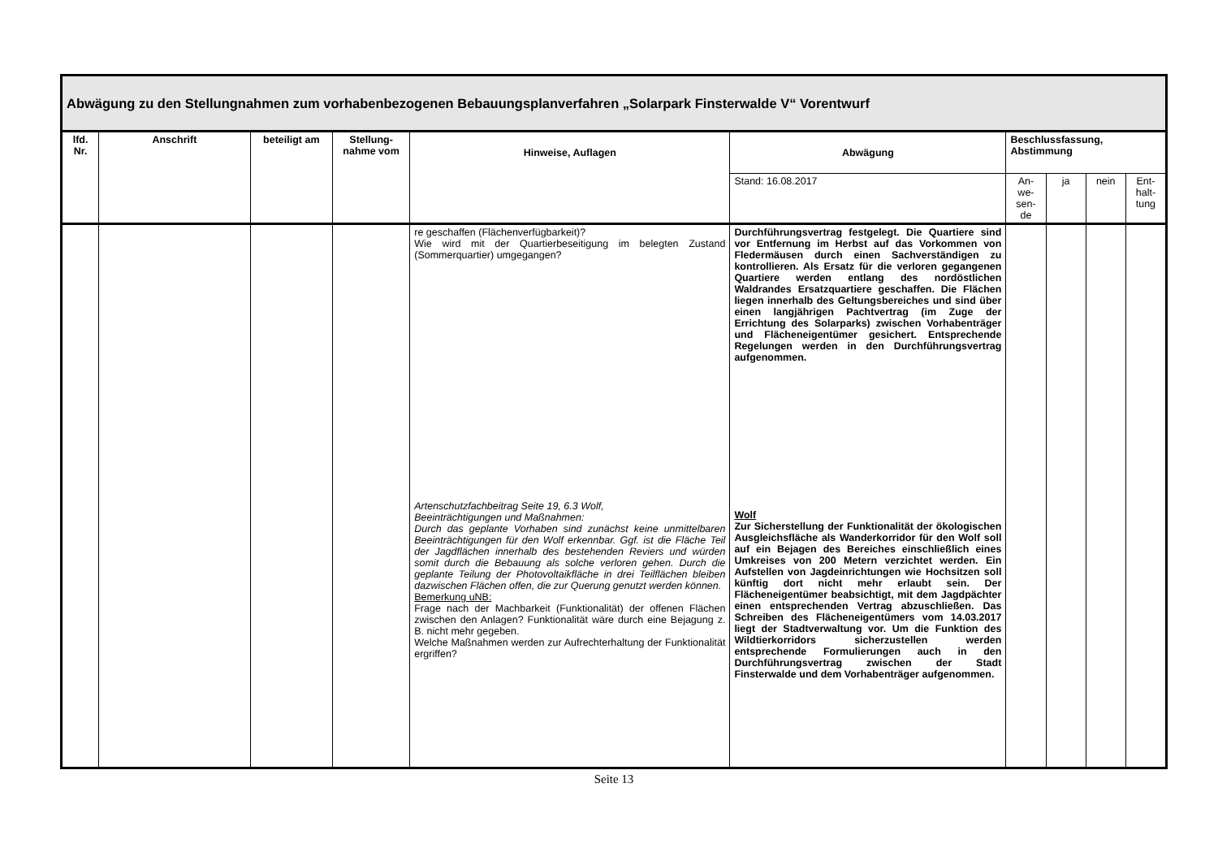| Abwägung zu den Stellungnahmen zum vorhabenbezogenen Bebauungsplanverfahren „Solarpark Finsterwalde V“ Vorentwurf | | | | | | | | | |
| --- | --- | --- | --- | --- | --- | --- | --- | --- | --- |
| lfd. Nr. | Anschrift | beteiligt am | Stellung-nahme vom | Hinweise, Auflagen | Abwägung | Beschlussfassung, Abstimmung | | | |
| | | | | | Stand: 16.08.2017 | An- we- sen- de | ja | nein | Ent- halt- tung |
| | | | | re geschaffen (Flächenverfügbarkeit)? Wie wird mit der Quartierbeseitigung im belegten Zustand (Sommerquartier) umgegangen? Artenschutzfachbeitrag Seite 19, 6.3 Wolf, Beeinträchtigungen und Maßnahmen: Durch das geplante Vorhaben sind zunächst keine unmittelbaren Beeinträchtigungen für den Wolf erkennbar. Ggf. ist die Fläche Teil der Jagdflächen innerhalb des bestehenden Reviers und würden somit durch die Bebauung als solche verloren gehen. Durch die geplante Teilung der Photovoltaikfläche in drei Teilflächen bleiben dazwischen Flächen offen, die zur Querung genutzt werden können. Bemerkung uNB: Frage nach der Machbarkeit (Funktionalität) der offenen Flächen zwischen den Anlagen? Funktionalität wäre durch eine Bejagung z. B. nicht mehr gegeben. Welche Maßnahmen werden zur Aufrechterhaltung der Funktionalität ergriffen? | Durchführungsvertrag festgelegt. Die Quartiere sind vor Entfernung im Herbst auf das Vorkommen von Fledermäusen durch einen Sachverständigen zu kontrollieren. Als Ersatz für die verloren gegangenen Quartiere werden entlang des nordöstlichen Waldrandes Ersatzquartiere geschaffen. Die Flächen liegen innerhalb des Geltungsbereiches und sind über einen langjährigen Pachtvertrag (im Zuge der Errichtung des Solarparks) zwischen Vorhabenträger und Flächeneigentümer gesichert. Entsprechende Regelungen werden in den Durchführungsvertrag aufgenommen. Wolf Zur Sicherstellung der Funktionalität der ökologischen Ausgleichsfläche als Wanderkorridor für den Wolf soll auf ein Bejagen des Bereiches einschließlich eines Umkreises von 200 Metern verzichtet werden. Ein Aufstellen von Jagdeinrichtungen wie Hochsitzen soll künftig dort nicht mehr erlaubt sein. Der Flächeneigentümer beabsichtigt, mit dem Jagdpächter einen entsprechenden Vertrag abzuschließen. Das Schreiben des Flächeneigentümers vom 14.03.2017 liegt der Stadtverwaltung vor. Um die Funktion des Wildtierkorridors sicherzustellen werden entsprechende Formulierungen auch in den Durchführungsvertrag zwischen der Stadt Finsterwalde und dem Vorhabenträger aufgenommen. | | | | |
Seite 13